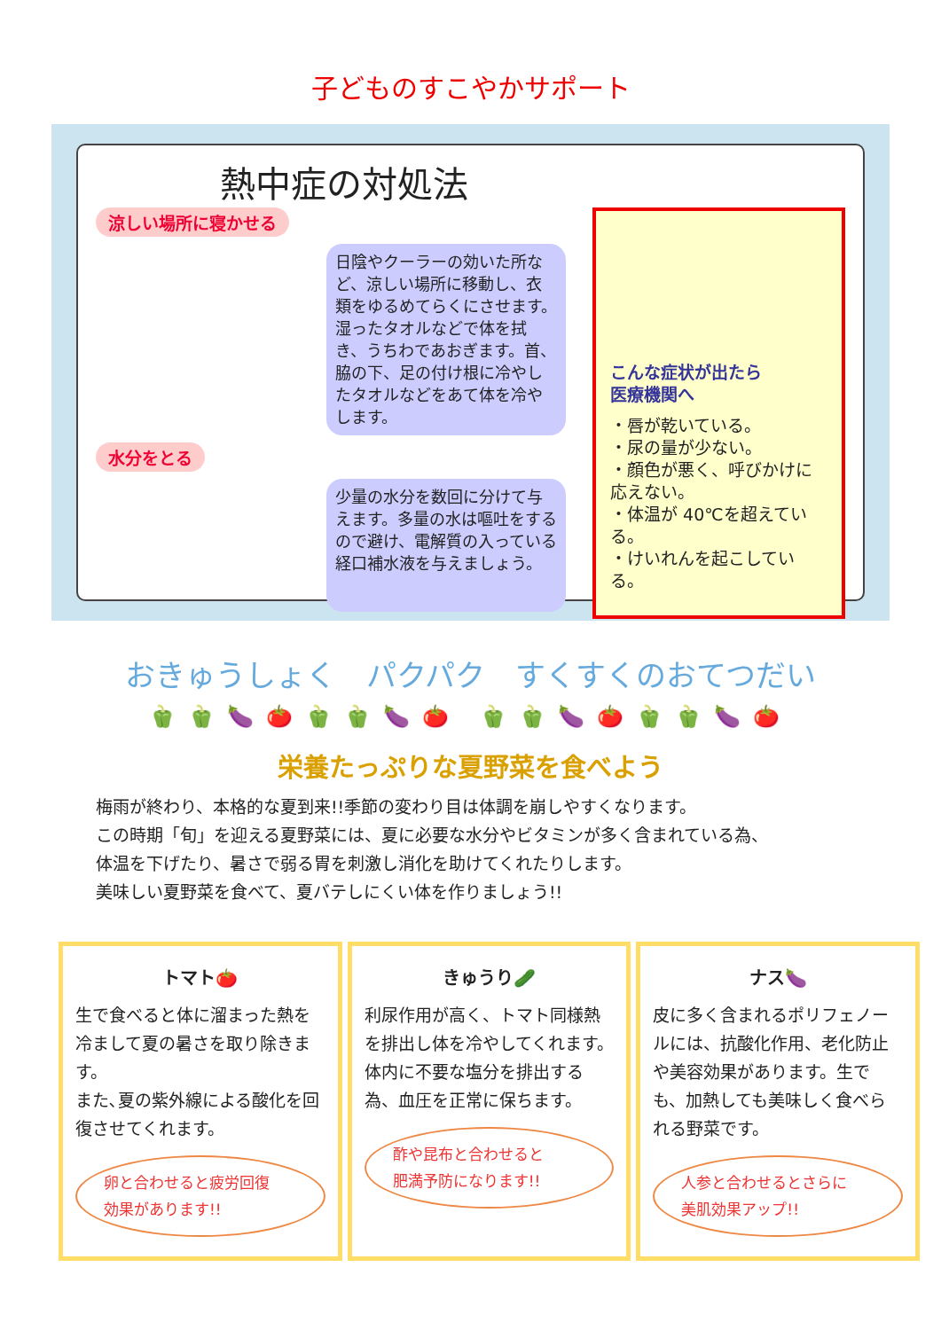子どものすこやかサポート
熱中症の対処法
涼しい場所に寝かせる
日陰やクーラーの効いた所など、涼しい場所に移動し、衣類をゆるめてらくにさせます。湿ったタオルなどで体を拭き、うちわであおぎます。首、脇の下、足の付け根に冷やしたタオルなどをあて体を冷やします。
水分をとる
少量の水分を数回に分けて与えます。多量の水は嘔吐をするので避け、電解質の入っている経口補水液を与えましょう。
こんな症状が出たら
医療機関へ
・唇が乾いている。
・尿の量が少ない。
・顔色が悪く、呼びかけに応えない。
・体温が 40℃を超えている。
・けいれんを起こしている。
おきゅうしょく　パクパク　すくすくのおてつだい
🫑🫑🍆🍅🫑🫑🍆🍅 🫑🫑🍆🍅🫑🫑🍆🍅
栄養たっぷりな夏野菜を食べよう
梅雨が終わり、本格的な夏到来!!季節の変わり目は体調を崩しやすくなります。
この時期「旬」を迎える夏野菜には、夏に必要な水分やビタミンが多く含まれている為、
体温を下げたり、暑さで弱る胃を刺激し消化を助けてくれたりします。
美味しい夏野菜を食べて、夏バテしにくい体を作りましょう!!
トマト🍅
生で食べると体に溜まった熱を冷まして夏の暑さを取り除きます。
また､夏の紫外線による酸化を回復させてくれます。
卵と合わせると疲労回復
効果があります!!
きゅうり🥒
利尿作用が高く、トマト同様熱を排出し体を冷やしてくれます。
体内に不要な塩分を排出する為、血圧を正常に保ちます。
酢や昆布と合わせると
肥満予防になります!!
ナス🍆
皮に多く含まれるポリフェノールには、抗酸化作用、老化防止や美容効果があります。生でも、加熱しても美味しく食べられる野菜です。
人参と合わせるとさらに
美肌効果アップ!!